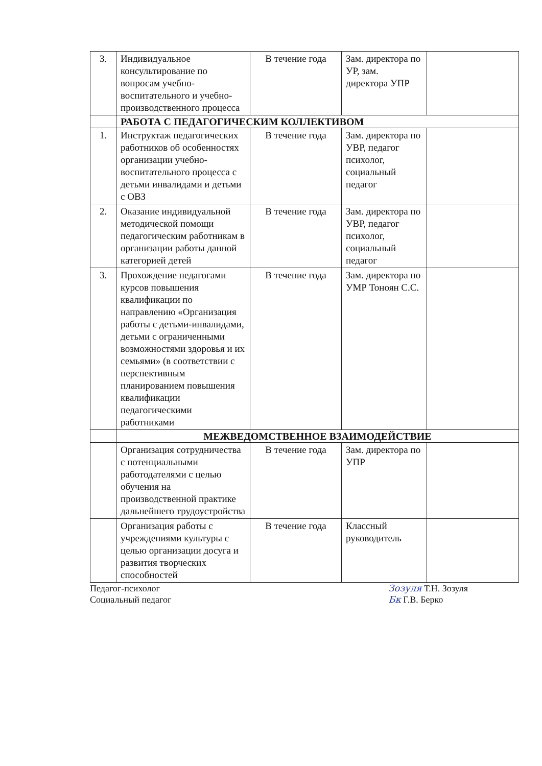| 3. | Индивидуальное консультирование по вопросам учебно-воспитательного и учебно-производственного процесса | В течение года | Зам. директора по УР, зам. директора УПР | |
| | РАБОТА С ПЕДАГОГИЧЕСКИМ КОЛЛЕКТИВОМ | | | |
| 1. | Инструктаж педагогических работников об особенностях организации учебно-воспитательного процесса с детьми инвалидами и детьми с ОВЗ | В течение года | Зам. директора по УВР, педагог психолог, социальный педагог | |
| 2. | Оказание индивидуальной методической помощи педагогическим работникам в организации работы данной категорией детей | В течение года | Зам. директора по УВР, педагог психолог, социальный педагог | |
| 3. | Прохождение педагогами курсов повышения квалификации по направлению «Организация работы с детьми-инвалидами, детьми с ограниченными возможностями здоровья и их семьями» (в соответствии с перспективным планированием повышения квалификации педагогическими работниками | В течение года | Зам. директора по УМР Тоноян С.С. | |
| | МЕЖВЕДОМСТВЕННОЕ ВЗАИМОДЕЙСТВИЕ | | | |
| | Организация сотрудничества с потенциальными работодателями с целью обучения на производственной практике дальнейшего трудоустройства | В течение года | Зам. директора по УПР | |
| | Организация работы с учреждениями культуры с целью организации досуга и развития творческих способностей | В течение года | Классный руководитель | |
Педагог-психолог
Социальный педагог
Зозуля Т.Н. Зозуля
Бк Г.В. Берко